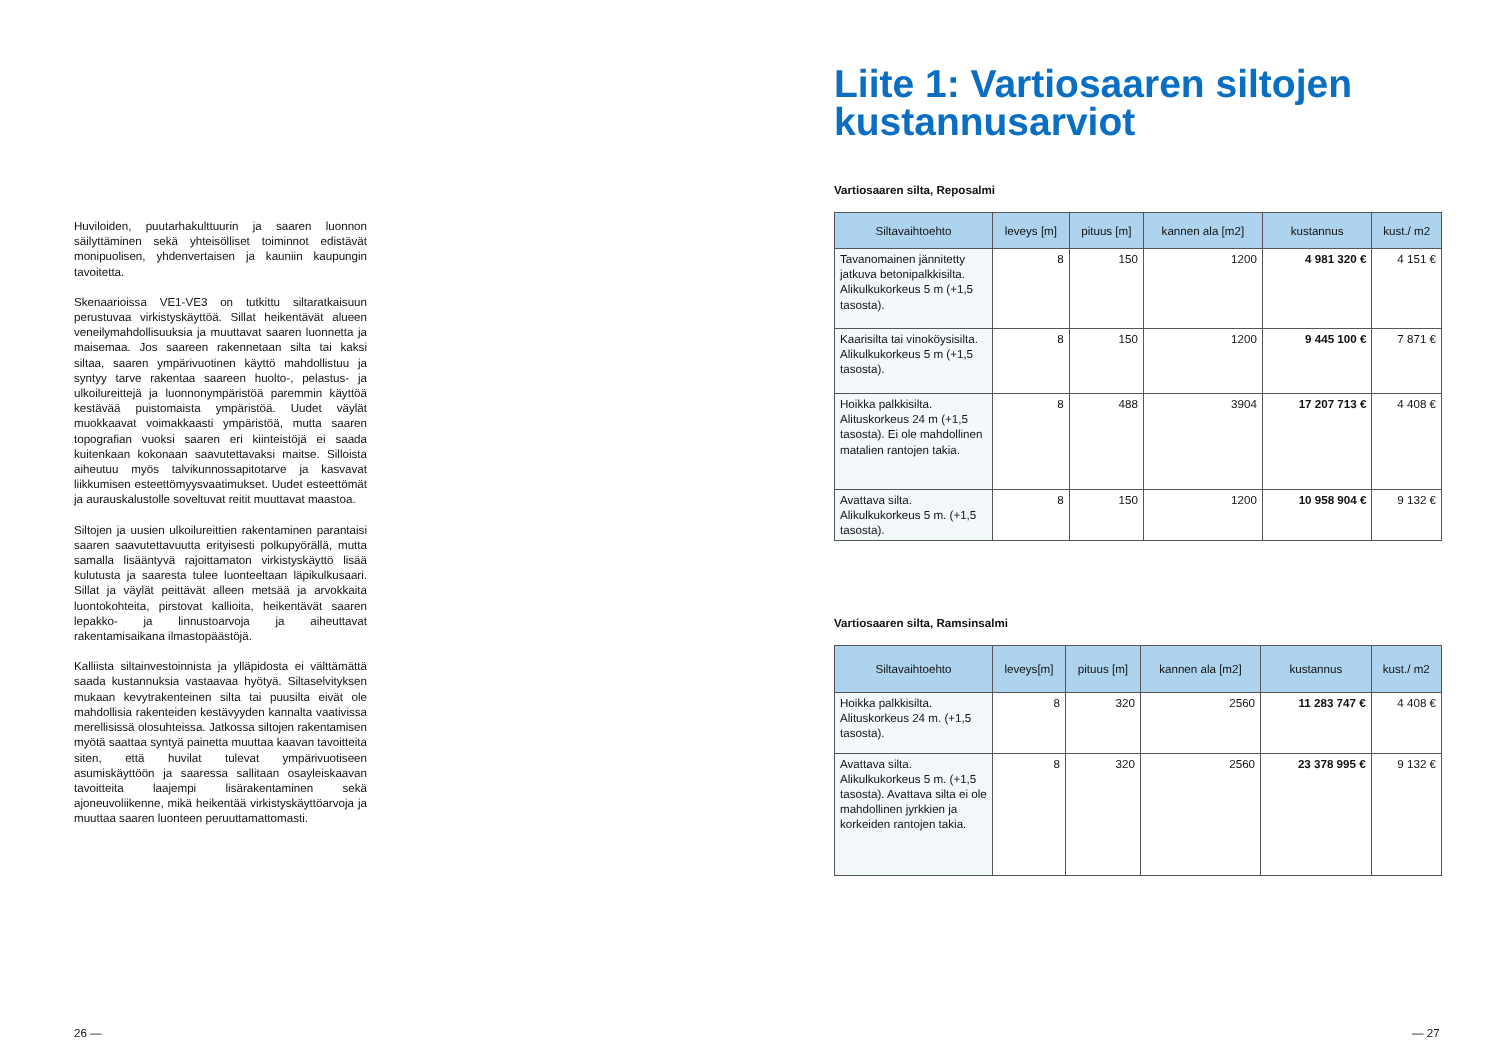Huviloiden, puutarhakulttuurin ja saaren luonnon säilyttäminen sekä yhteisölliset toiminnot edistävät monipuolisen, yhdenvertaisen ja kauniin kaupungin tavoitetta.
Skenaarioissa VE1-VE3 on tutkittu siltaratkaisuun perustuvaa virkistyskäyttöä. Sillat heikentävät alueen veneilymahdollisuuksia ja muuttavat saaren luonnetta ja maisemaa. Jos saareen rakennetaan silta tai kaksi siltaa, saaren ympärivuotinen käyttö mahdollistuu ja syntyy tarve rakentaa saareen huolto-, pelastus- ja ulkoilureittejä ja luonnonympäristöä paremmin käyttöä kestävää puistomaista ympäristöä. Uudet väylät muokkaavat voimakkaasti ympäristöä, mutta saaren topografian vuoksi saaren eri kiinteistöjä ei saada kuitenkaan kokonaan saavutettavaksi maitse. Silloista aiheutuu myös talvikunnossapitotarve ja kasvavat liikkumisen esteettömyysvaatimukset. Uudet esteettömät ja aurauskalustolle soveltuvat reitit muuttavat maastoa.
Siltojen ja uusien ulkoilureittien rakentaminen parantaisi saaren saavutettavuutta erityisesti polkupyörällä, mutta samalla lisääntyvä rajoittamaton virkistyskäyttö lisää kulutusta ja saaresta tulee luonteeltaan läpikulkusaari. Sillat ja väylät peittävät alleen metsää ja arvokkaita luontokohteita, pirstovat kallioita, heikentävät saaren lepakko- ja linnustoarvoja ja aiheuttavat rakentamisaikana ilmastopäästöjä.
Kalliista siltainvestoinnista ja ylläpidosta ei välttämättä saada kustannuksia vastaavaa hyötyä. Siltaselvityksen mukaan kevytrakenteinen silta tai puusilta eivät ole mahdollisia rakenteiden kestävyyden kannalta vaativissa merellisissä olosuhteissa. Jatkossa siltojen rakentamisen myötä saattaa syntyä painetta muuttaa kaavan tavoitteita siten, että huvilat tulevat ympärivuotiseen asumiskäyttöön ja saaressa sallitaan osayleiskaavan tavoitteita laajempi lisärakentaminen sekä ajoneuvoliikenne, mikä heikentää virkistyskäyttöarvoja ja muuttaa saaren luonteen peruuttamattomasti.
Liite 1: Vartiosaaren siltojen kustannusarviot
Vartiosaaren silta, Reposalmi
| Siltavaihtoehto | leveys [m] | pituus [m] | kannen ala [m2] | kustannus | kust./ m2 |
| --- | --- | --- | --- | --- | --- |
| Tavanomainen jännitetty jatkuva betonipalkkisilta. Alikulkukorkeus 5 m (+1,5 tasosta). | 8 | 150 | 1200 | 4 981 320 € | 4 151 € |
| Kaarisilta tai vinoköysisilta. Alikulkukorkeus 5 m (+1,5 tasosta). | 8 | 150 | 1200 | 9 445 100 € | 7 871 € |
| Hoikka palkkisilta. Alituskorkeus 24 m (+1,5 tasosta). Ei ole mahdollinen matalien rantojen takia. | 8 | 488 | 3904 | 17 207 713 € | 4 408 € |
| Avattava silta. Alikulkukorkeus 5 m. (+1,5 tasosta). | 8 | 150 | 1200 | 10 958 904 € | 9 132 € |
Vartiosaaren silta, Ramsinsalmi
| Siltavaihtoehto | leveys[m] | pituus [m] | kannen ala [m2] | kustannus | kust./ m2 |
| --- | --- | --- | --- | --- | --- |
| Hoikka palkkisilta. Alituskorkeus 24 m. (+1,5 tasosta). | 8 | 320 | 2560 | 11 283 747 € | 4 408 € |
| Avattava silta. Alikulkukorkeus 5 m. (+1,5 tasosta). Avattava silta ei ole mahdollinen jyrkkien ja korkeiden rantojen takia. | 8 | 320 | 2560 | 23 378 995 € | 9 132 € |
26 — — 27